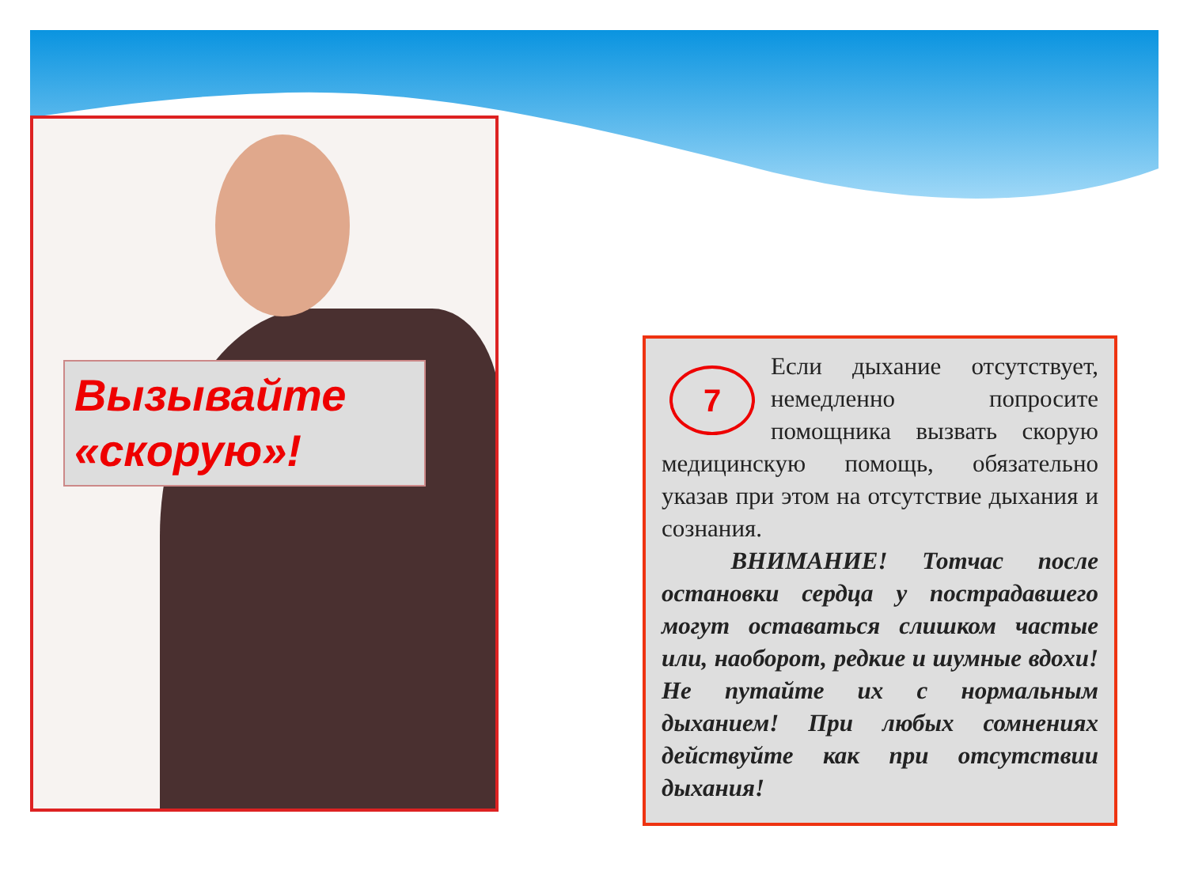Вызывайте «скорую»!
7
Если дыхание отсутствует, немедленно попросите помощника вызвать скорую медицинскую помощь, обязательно указав при этом на отсутствие дыхания и сознания.
ВНИМАНИЕ! Тотчас после остановки сердца у пострадавшего могут оставаться слишком частые или, наоборот, редкие и шумные вдохи! Не путайте их с нормальным дыханием! При любых сомнениях действуйте как при отсутствии дыхания!